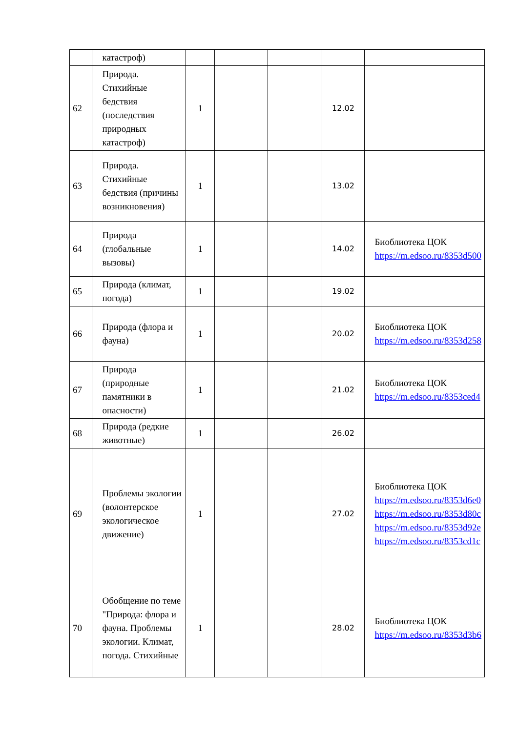| | катастроф) | | | | | |
| 62 | Природа. Стихийные бедствия (последствия природных катастроф) | 1 | | | 12.02 | |
| 63 | Природа. Стихийные бедствия (причины возникновения) | 1 | | | 13.02 | |
| 64 | Природа (глобальные вызовы) | 1 | | | 14.02 | Биоблиотека ЦОК https://m.edsoo.ru/8353d500 |
| 65 | Природа (климат, погода) | 1 | | | 19.02 | |
| 66 | Природа (флора и фауна) | 1 | | | 20.02 | Биоблиотека ЦОК https://m.edsoo.ru/8353d258 |
| 67 | Природа (природные памятники в опасности) | 1 | | | 21.02 | Биоблиотека ЦОК https://m.edsoo.ru/8353ced4 |
| 68 | Природа (редкие животные) | 1 | | | 26.02 | |
| 69 | Проблемы экологии (волонтерское экологическое движение) | 1 | | | 27.02 | Биоблиотека ЦОК https://m.edsoo.ru/8353d6e0 https://m.edsoo.ru/8353d80c https://m.edsoo.ru/8353d92e https://m.edsoo.ru/8353cd1c |
| 70 | Обобщение по теме "Природа: флора и фауна. Проблемы экологии. Климат, погода. Стихийные | 1 | | | 28.02 | Биоблиотека ЦОК https://m.edsoo.ru/8353d3b6 |